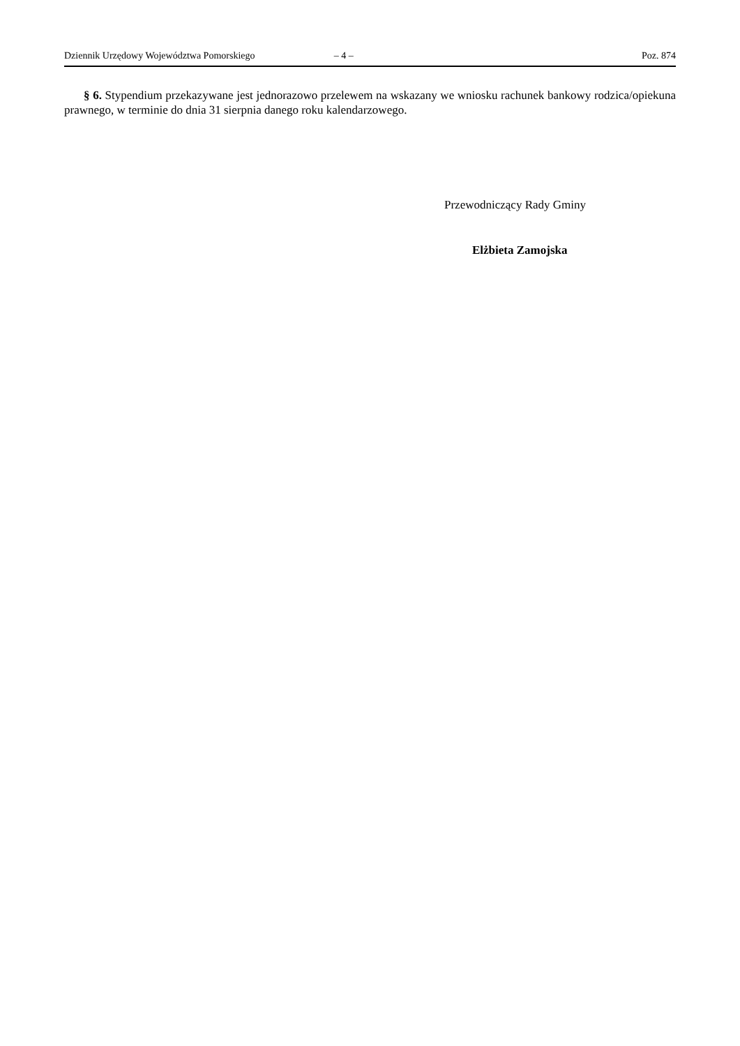Dziennik Urzędowy Województwa Pomorskiego – 4 – Poz. 874
§ 6. Stypendium przekazywane jest jednorazowo przelewem na wskazany we wniosku rachunek bankowy rodzica/opiekuna prawnego, w terminie do dnia 31 sierpnia danego roku kalendarzowego.
Przewodniczący Rady Gminy
Elżbieta Zamojska